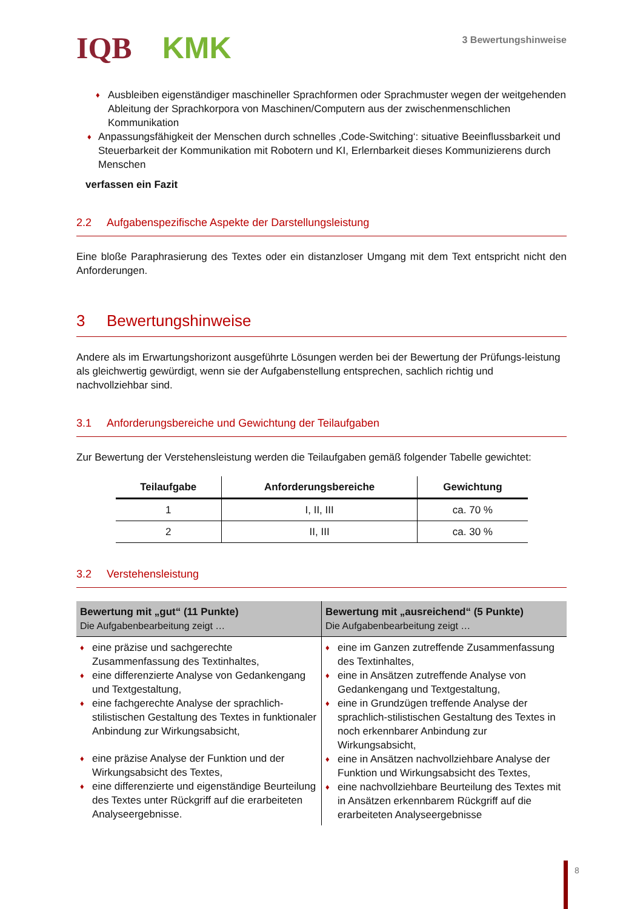IQB KMK
3 Bewertungshinweise
♦ Ausbleiben eigenständiger maschineller Sprachformen oder Sprachmuster wegen der weitgehenden Ableitung der Sprachkorpora von Maschinen/Computern aus der zwischenmenschlichen Kommunikation
♦ Anpassungsfähigkeit der Menschen durch schnelles ‚Code-Switching‘: situative Beeinflussbarkeit und Steuerbarkeit der Kommunikation mit Robotern und KI, Erlernbarkeit dieses Kommunizierens durch Menschen
verfassen ein Fazit
2.2 Aufgabenspezifische Aspekte der Darstellungsleistung
Eine bloße Paraphrasierung des Textes oder ein distanzloser Umgang mit dem Text entspricht nicht den Anforderungen.
3 Bewertungshinweise
Andere als im Erwartungshorizont ausgeführte Lösungen werden bei der Bewertung der Prüfungs-leistung als gleichwertig gewürdigt, wenn sie der Aufgabenstellung entsprechen, sachlich richtig und nachvollziehbar sind.
3.1 Anforderungsbereiche und Gewichtung der Teilaufgaben
Zur Bewertung der Verstehensleistung werden die Teilaufgaben gemäß folgender Tabelle gewichtet:
| Teilaufgabe | Anforderungsbereiche | Gewichtung |
| --- | --- | --- |
| 1 | I, II, III | ca. 70 % |
| 2 | II, III | ca. 30 % |
3.2 Verstehensleistung
| Bewertung mit „gut“ (11 Punkte) Die Aufgabenbearbeitung zeigt … | Bewertung mit „ausreichend“ (5 Punkte) Die Aufgabenbearbeitung zeigt … |
| --- | --- |
| ♦ eine präzise und sachgerechte Zusammenfassung des Textinhaltes, ♦ eine differenzierte Analyse von Gedankengang und Textgestaltung, ♦ eine fachgerechte Analyse der sprachlich-stilistischen Gestaltung des Textes in funktionaler Anbindung zur Wirkungsabsicht, ♦ eine präzise Analyse der Funktion und der Wirkungsabsicht des Textes, ♦ eine differenzierte und eigenständige Beurteilung des Textes unter Rückgriff auf die erarbeiteten Analyseergebnisse. | ♦ eine im Ganzen zutreffende Zusammenfassung des Textinhaltes, ♦ eine in Ansätzen zutreffende Analyse von Gedankengang und Textgestaltung, ♦ eine in Grundzügen treffende Analyse der sprachlich-stilistischen Gestaltung des Textes in noch erkennbarer Anbindung zur Wirkungsabsicht, ♦ eine in Ansätzen nachvollziehbare Analyse der Funktion und Wirkungsabsicht des Textes, ♦ eine nachvollziehbare Beurteilung des Textes mit in Ansätzen erkennbarem Rückgriff auf die erarbeiteten Analyseergebnisse |
8